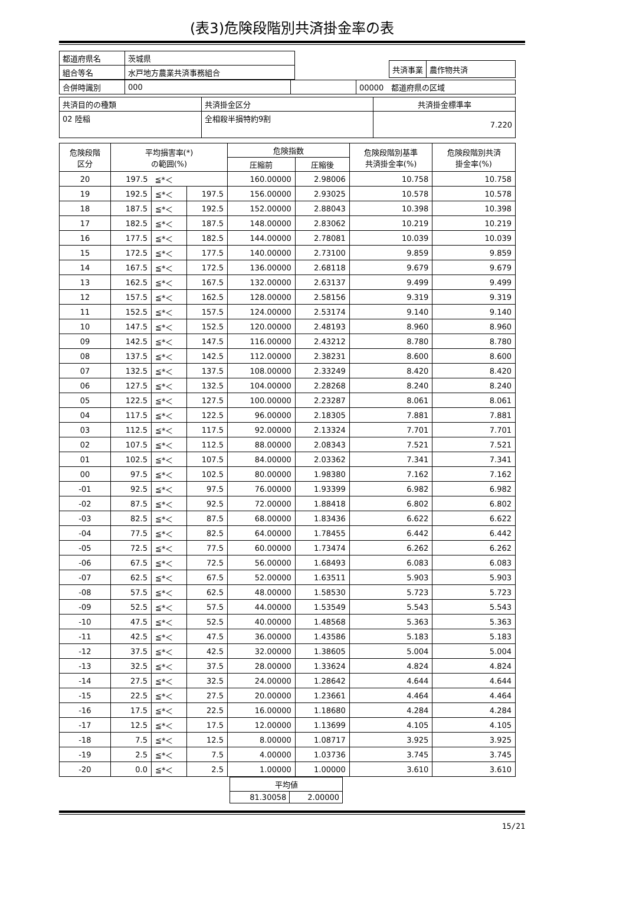(表3)危険段階別共済掛金率の表
| 都道府県名 | 茨城県 |
| 組合等名 | 水戸地方農業共済事務組合 |
| 共済事業 | 農作物共済 |
| 合併時識別 | 000 | | 00000 都道府県の区域 |
| 共済目的の種類 | 共済掛金区分 | 共済掛金標準率 |
| 02 陸稲 | 全相殺半損特約9割 | 7.220 |
| 危険段階 区分 | 平均損害率(*) の範囲(%) | | | 危険指数 | | 危険段階別基準 共済掛金率(%) | 危険段階別共済 掛金率(%) |
| --- | --- | --- | --- | --- | --- | --- | --- |
| | | | | 圧縮前 | 圧縮後 | | |
| 20 | 197.5 | ≦*＜ | | 160.00000 | 2.98006 | 10.758 | 10.758 |
| 19 | 192.5 | ≦*＜ | 197.5 | 156.00000 | 2.93025 | 10.578 | 10.578 |
| 18 | 187.5 | ≦*＜ | 192.5 | 152.00000 | 2.88043 | 10.398 | 10.398 |
| 17 | 182.5 | ≦*＜ | 187.5 | 148.00000 | 2.83062 | 10.219 | 10.219 |
| 16 | 177.5 | ≦*＜ | 182.5 | 144.00000 | 2.78081 | 10.039 | 10.039 |
| 15 | 172.5 | ≦*＜ | 177.5 | 140.00000 | 2.73100 | 9.859 | 9.859 |
| 14 | 167.5 | ≦*＜ | 172.5 | 136.00000 | 2.68118 | 9.679 | 9.679 |
| 13 | 162.5 | ≦*＜ | 167.5 | 132.00000 | 2.63137 | 9.499 | 9.499 |
| 12 | 157.5 | ≦*＜ | 162.5 | 128.00000 | 2.58156 | 9.319 | 9.319 |
| 11 | 152.5 | ≦*＜ | 157.5 | 124.00000 | 2.53174 | 9.140 | 9.140 |
| 10 | 147.5 | ≦*＜ | 152.5 | 120.00000 | 2.48193 | 8.960 | 8.960 |
| 09 | 142.5 | ≦*＜ | 147.5 | 116.00000 | 2.43212 | 8.780 | 8.780 |
| 08 | 137.5 | ≦*＜ | 142.5 | 112.00000 | 2.38231 | 8.600 | 8.600 |
| 07 | 132.5 | ≦*＜ | 137.5 | 108.00000 | 2.33249 | 8.420 | 8.420 |
| 06 | 127.5 | ≦*＜ | 132.5 | 104.00000 | 2.28268 | 8.240 | 8.240 |
| 05 | 122.5 | ≦*＜ | 127.5 | 100.00000 | 2.23287 | 8.061 | 8.061 |
| 04 | 117.5 | ≦*＜ | 122.5 | 96.00000 | 2.18305 | 7.881 | 7.881 |
| 03 | 112.5 | ≦*＜ | 117.5 | 92.00000 | 2.13324 | 7.701 | 7.701 |
| 02 | 107.5 | ≦*＜ | 112.5 | 88.00000 | 2.08343 | 7.521 | 7.521 |
| 01 | 102.5 | ≦*＜ | 107.5 | 84.00000 | 2.03362 | 7.341 | 7.341 |
| 00 | 97.5 | ≦*＜ | 102.5 | 80.00000 | 1.98380 | 7.162 | 7.162 |
| -01 | 92.5 | ≦*＜ | 97.5 | 76.00000 | 1.93399 | 6.982 | 6.982 |
| -02 | 87.5 | ≦*＜ | 92.5 | 72.00000 | 1.88418 | 6.802 | 6.802 |
| -03 | 82.5 | ≦*＜ | 87.5 | 68.00000 | 1.83436 | 6.622 | 6.622 |
| -04 | 77.5 | ≦*＜ | 82.5 | 64.00000 | 1.78455 | 6.442 | 6.442 |
| -05 | 72.5 | ≦*＜ | 77.5 | 60.00000 | 1.73474 | 6.262 | 6.262 |
| -06 | 67.5 | ≦*＜ | 72.5 | 56.00000 | 1.68493 | 6.083 | 6.083 |
| -07 | 62.5 | ≦*＜ | 67.5 | 52.00000 | 1.63511 | 5.903 | 5.903 |
| -08 | 57.5 | ≦*＜ | 62.5 | 48.00000 | 1.58530 | 5.723 | 5.723 |
| -09 | 52.5 | ≦*＜ | 57.5 | 44.00000 | 1.53549 | 5.543 | 5.543 |
| -10 | 47.5 | ≦*＜ | 52.5 | 40.00000 | 1.48568 | 5.363 | 5.363 |
| -11 | 42.5 | ≦*＜ | 47.5 | 36.00000 | 1.43586 | 5.183 | 5.183 |
| -12 | 37.5 | ≦*＜ | 42.5 | 32.00000 | 1.38605 | 5.004 | 5.004 |
| -13 | 32.5 | ≦*＜ | 37.5 | 28.00000 | 1.33624 | 4.824 | 4.824 |
| -14 | 27.5 | ≦*＜ | 32.5 | 24.00000 | 1.28642 | 4.644 | 4.644 |
| -15 | 22.5 | ≦*＜ | 27.5 | 20.00000 | 1.23661 | 4.464 | 4.464 |
| -16 | 17.5 | ≦*＜ | 22.5 | 16.00000 | 1.18680 | 4.284 | 4.284 |
| -17 | 12.5 | ≦*＜ | 17.5 | 12.00000 | 1.13699 | 4.105 | 4.105 |
| -18 | 7.5 | ≦*＜ | 12.5 | 8.00000 | 1.08717 | 3.925 | 3.925 |
| -19 | 2.5 | ≦*＜ | 7.5 | 4.00000 | 1.03736 | 3.745 | 3.745 |
| -20 | 0.0 | ≦*＜ | 2.5 | 1.00000 | 1.00000 | 3.610 | 3.610 |
| 平均値 | |
| 81.30058 | 2.00000 |
15/21